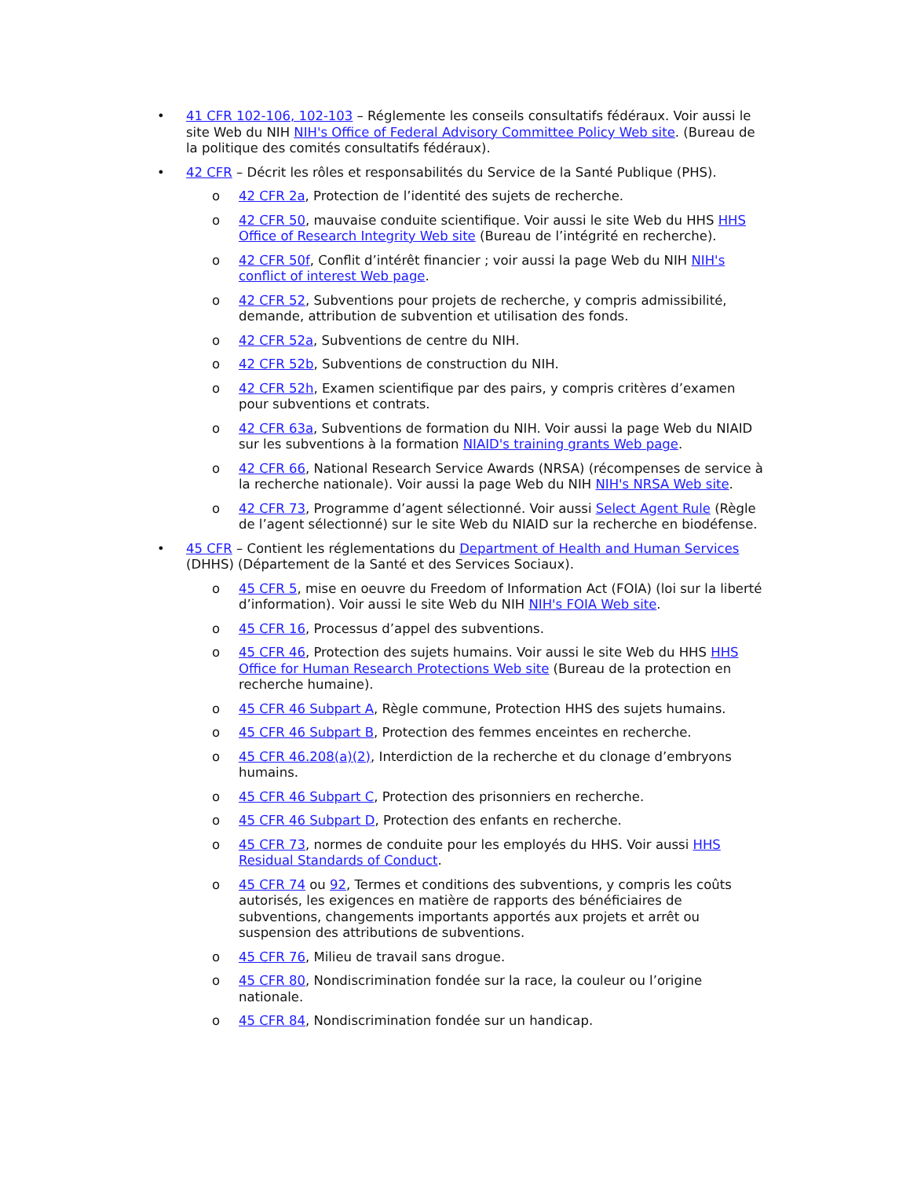• 41 CFR 102-106, 102-103 – Réglemente les conseils consultatifs fédéraux. Voir aussi le site Web du NIH NIH's Office of Federal Advisory Committee Policy Web site. (Bureau de la politique des comités consultatifs fédéraux).
• 42 CFR – Décrit les rôles et responsabilités du Service de la Santé Publique (PHS).
o 42 CFR 2a, Protection de l’identité des sujets de recherche.
o 42 CFR 50, mauvaise conduite scientifique. Voir aussi le site Web du HHS HHS Office of Research Integrity Web site (Bureau de l’intégrité en recherche).
o 42 CFR 50f, Conflit d’intérêt financier ; voir aussi la page Web du NIH NIH's conflict of interest Web page.
o 42 CFR 52, Subventions pour projets de recherche, y compris admissibilité, demande, attribution de subvention et utilisation des fonds.
o 42 CFR 52a, Subventions de centre du NIH.
o 42 CFR 52b, Subventions de construction du NIH.
o 42 CFR 52h, Examen scientifique par des pairs, y compris critères d’examen pour subventions et contrats.
o 42 CFR 63a, Subventions de formation du NIH. Voir aussi la page Web du NIAID sur les subventions à la formation NIAID's training grants Web page.
o 42 CFR 66, National Research Service Awards (NRSA) (récompenses de service à la recherche nationale). Voir aussi la page Web du NIH NIH's NRSA Web site.
o 42 CFR 73, Programme d’agent sélectionné. Voir aussi Select Agent Rule (Règle de l’agent sélectionné) sur le site Web du NIAID sur la recherche en biodéfense.
• 45 CFR – Contient les réglementations du Department of Health and Human Services (DHHS) (Département de la Santé et des Services Sociaux).
o 45 CFR 5, mise en oeuvre du Freedom of Information Act (FOIA) (loi sur la liberté d’information). Voir aussi le site Web du NIH NIH's FOIA Web site.
o 45 CFR 16, Processus d’appel des subventions.
o 45 CFR 46, Protection des sujets humains. Voir aussi le site Web du HHS HHS Office for Human Research Protections Web site (Bureau de la protection en recherche humaine).
o 45 CFR 46 Subpart A, Règle commune, Protection HHS des sujets humains.
o 45 CFR 46 Subpart B, Protection des femmes enceintes en recherche.
o 45 CFR 46.208(a)(2), Interdiction de la recherche et du clonage d’embryons humains.
o 45 CFR 46 Subpart C, Protection des prisonniers en recherche.
o 45 CFR 46 Subpart D, Protection des enfants en recherche.
o 45 CFR 73, normes de conduite pour les employés du HHS. Voir aussi HHS Residual Standards of Conduct.
o 45 CFR 74 ou 92, Termes et conditions des subventions, y compris les coûts autorisés, les exigences en matière de rapports des bénéficiaires de subventions, changements importants apportés aux projets et arrêt ou suspension des attributions de subventions.
o 45 CFR 76, Milieu de travail sans drogue.
o 45 CFR 80, Nondiscrimination fondée sur la race, la couleur ou l’origine nationale.
o 45 CFR 84, Nondiscrimination fondée sur un handicap.